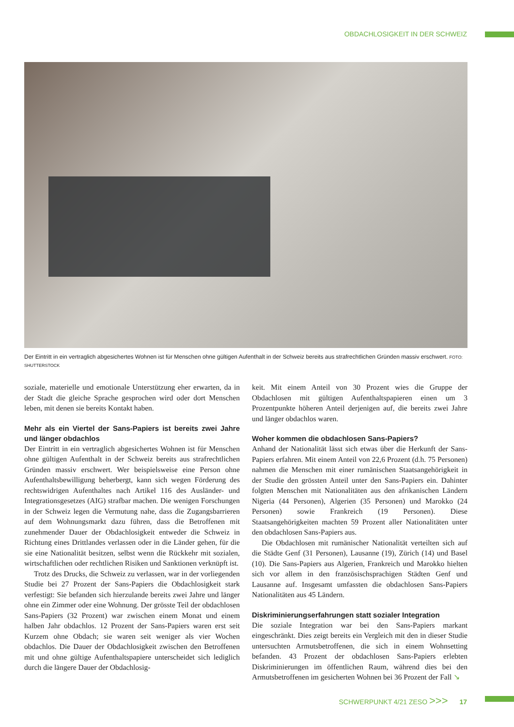OBDACHLOSIGKEIT IN DER SCHWEIZ
Der Eintritt in ein vertraglich abgesichertes Wohnen ist für Menschen ohne gültigen Aufenthalt in der Schweiz bereits aus strafrechtlichen Gründen massiv erschwert. FOTO: SHUTTERSTOCK
soziale, materielle und emotionale Unterstützung eher erwarten, da in der Stadt die gleiche Sprache gesprochen wird oder dort Menschen leben, mit denen sie bereits Kontakt haben.
Mehr als ein Viertel der Sans-Papiers ist bereits zwei Jahre und länger obdachlos
Der Eintritt in ein vertraglich abgesichertes Wohnen ist für Menschen ohne gültigen Aufenthalt in der Schweiz bereits aus strafrechtlichen Gründen massiv erschwert. Wer beispielsweise eine Person ohne Aufenthaltsbewilligung beherbergt, kann sich wegen Förderung des rechtswidrigen Aufenthaltes nach Artikel 116 des Ausländer- und Integrationsgesetzes (AIG) strafbar machen. Die wenigen Forschungen in der Schweiz legen die Vermutung nahe, dass die Zugangsbarrieren auf dem Wohnungsmarkt dazu führen, dass die Betroffenen mit zunehmender Dauer der Obdachlosigkeit entweder die Schweiz in Richtung eines Drittlandes verlassen oder in die Länder gehen, für die sie eine Nationalität besitzen, selbst wenn die Rückkehr mit sozialen, wirtschaftlichen oder rechtlichen Risiken und Sanktionen verknüpft ist.
Trotz des Drucks, die Schweiz zu verlassen, war in der vorliegenden Studie bei 27 Prozent der Sans-Papiers die Obdachlosigkeit stark verfestigt: Sie befanden sich hierzulande bereits zwei Jahre und länger ohne ein Zimmer oder eine Wohnung. Der grösste Teil der obdachlosen Sans-Papiers (32 Prozent) war zwischen einem Monat und einem halben Jahr obdachlos. 12 Prozent der Sans-Papiers waren erst seit Kurzem ohne Obdach; sie waren seit weniger als vier Wochen obdachlos. Die Dauer der Obdachlosigkeit zwischen den Betroffenen mit und ohne gültige Aufenthaltspapiere unterscheidet sich lediglich durch die längere Dauer der Obdachlosig-
keit. Mit einem Anteil von 30 Prozent wies die Gruppe der Obdachlosen mit gültigen Aufenthaltspapieren einen um 3 Prozentpunkte höheren Anteil derjenigen auf, die bereits zwei Jahre und länger obdachlos waren.
Woher kommen die obdachlosen Sans-Papiers?
Anhand der Nationalität lässt sich etwas über die Herkunft der Sans-Papiers erfahren. Mit einem Anteil von 22,6 Prozent (d.h. 75 Personen) nahmen die Menschen mit einer rumänischen Staatsangehörigkeit in der Studie den grössten Anteil unter den Sans-Papiers ein. Dahinter folgten Menschen mit Nationalitäten aus den afrikanischen Ländern Nigeria (44 Personen), Algerien (35 Personen) und Marokko (24 Personen) sowie Frankreich (19 Personen). Diese Staatsangehörigkeiten machten 59 Prozent aller Nationalitäten unter den obdachlosen Sans-Papiers aus.
Die Obdachlosen mit rumänischer Nationalität verteilten sich auf die Städte Genf (31 Personen), Lausanne (19), Zürich (14) und Basel (10). Die Sans-Papiers aus Algerien, Frankreich und Marokko hielten sich vor allem in den französischsprachigen Städten Genf und Lausanne auf. Insgesamt umfassten die obdachlosen Sans-Papiers Nationalitäten aus 45 Ländern.
Diskriminierungserfahrungen statt sozialer Integration
Die soziale Integration war bei den Sans-Papiers markant eingeschränkt. Dies zeigt bereits ein Vergleich mit den in dieser Studie untersuchten Armutsbetroffenen, die sich in einem Wohnsetting befanden. 43 Prozent der obdachlosen Sans-Papiers erlebten Diskriminierungen im öffentlichen Raum, während dies bei den Armutsbetroffenen im gesicherten Wohnen bei 36 Prozent der Fall ↘
SCHWERPUNKT 4/21 ZESO >>> 17